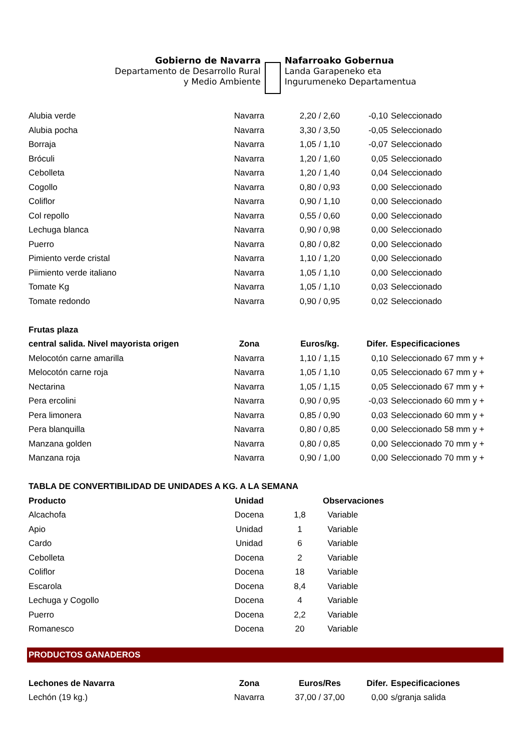Gobierno de Navarra
Departamento de Desarrollo Rural
y Medio Ambiente
Nafarroako Gobernua
Landa Garapeneko eta
Ingurumeneko Departamentua
| Alubia verde | Navarra | 2,20 / 2,60 | -0,10 | Seleccionado |
| Alubia pocha | Navarra | 3,30 / 3,50 | -0,05 | Seleccionado |
| Borraja | Navarra | 1,05 / 1,10 | -0,07 | Seleccionado |
| Bróculi | Navarra | 1,20 / 1,60 | 0,05 | Seleccionado |
| Cebolleta | Navarra | 1,20 / 1,40 | 0,04 | Seleccionado |
| Cogollo | Navarra | 0,80 / 0,93 | 0,00 | Seleccionado |
| Coliflor | Navarra | 0,90 / 1,10 | 0,00 | Seleccionado |
| Col repollo | Navarra | 0,55 / 0,60 | 0,00 | Seleccionado |
| Lechuga blanca | Navarra | 0,90 / 0,98 | 0,00 | Seleccionado |
| Puerro | Navarra | 0,80 / 0,82 | 0,00 | Seleccionado |
| Pimiento verde cristal | Navarra | 1,10 / 1,20 | 0,00 | Seleccionado |
| Piimiento verde italiano | Navarra | 1,05 / 1,10 | 0,00 | Seleccionado |
| Tomate Kg | Navarra | 1,05 / 1,10 | 0,03 | Seleccionado |
| Tomate redondo | Navarra | 0,90 / 0,95 | 0,02 | Seleccionado |
| Frutas plaza | | | | |
| central salida. Nivel mayorista origen | Zona | Euros/kg. | Difer. | Especificaciones |
| Melocotón carne amarilla | Navarra | 1,10 / 1,15 | 0,10 | Seleccionado 67 mm y + |
| Melocotón carne roja | Navarra | 1,05 / 1,10 | 0,05 | Seleccionado 67 mm y + |
| Nectarina | Navarra | 1,05 / 1,15 | 0,05 | Seleccionado 67 mm y + |
| Pera ercolini | Navarra | 0,90 / 0,95 | -0,03 | Seleccionado 60 mm y + |
| Pera limonera | Navarra | 0,85 / 0,90 | 0,03 | Seleccionado 60 mm y + |
| Pera blanquilla | Navarra | 0,80 / 0,85 | 0,00 | Seleccionado 58 mm y + |
| Manzana golden | Navarra | 0,80 / 0,85 | 0,00 | Seleccionado 70 mm y + |
| Manzana roja | Navarra | 0,90 / 1,00 | 0,00 | Seleccionado 70 mm y + |
| TABLA DE CONVERTIBILIDAD DE UNIDADES A KG. A LA SEMANA | | | | |
| Producto | Unidad | | Observaciones |
| --- | --- | --- | --- |
| Alcachofa | Docena | 1,8 | Variable |
| Apio | Unidad | 1 | Variable |
| Cardo | Unidad | 6 | Variable |
| Cebolleta | Docena | 2 | Variable |
| Coliflor | Docena | 18 | Variable |
| Escarola | Docena | 8,4 | Variable |
| Lechuga y Cogollo | Docena | 4 | Variable |
| Puerro | Docena | 2,2 | Variable |
| Romanesco | Docena | 20 | Variable |
PRODUCTOS GANADEROS
| Lechones de Navarra | Zona | Euros/Res | Difer. | Especificaciones |
| --- | --- | --- | --- | --- |
| Lechón (19 kg.) | Navarra | 37,00 / 37,00 | 0,00 | s/granja salida |